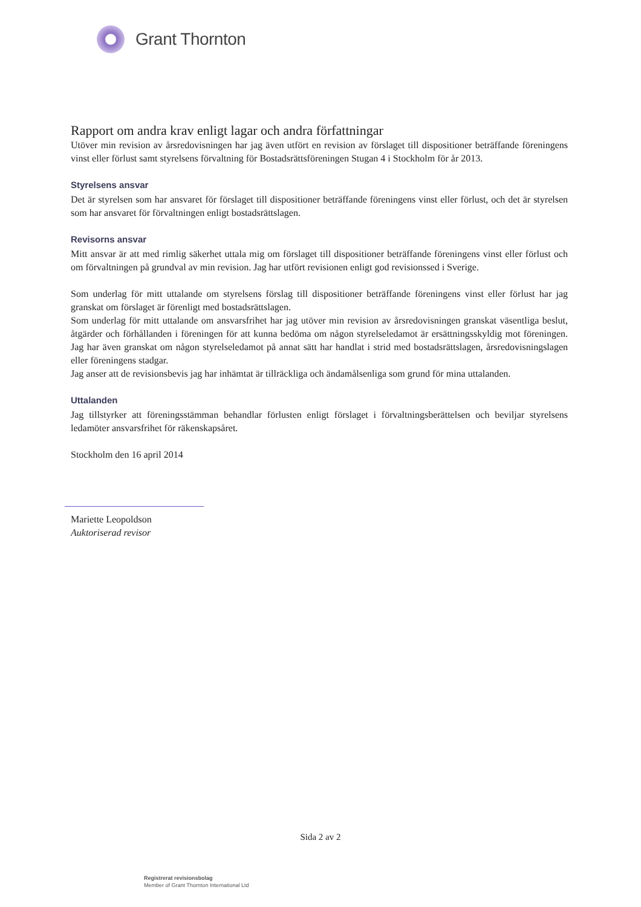Grant Thornton
Rapport om andra krav enligt lagar och andra författningar
Utöver min revision av årsredovisningen har jag även utfört en revision av förslaget till dispositioner beträffande föreningens vinst eller förlust samt styrelsens förvaltning för Bostadsrättsföreningen Stugan 4 i Stockholm för år 2013.
Styrelsens ansvar
Det är styrelsen som har ansvaret för förslaget till dispositioner beträffande föreningens vinst eller förlust, och det är styrelsen som har ansvaret för förvaltningen enligt bostadsrättslagen.
Revisorns ansvar
Mitt ansvar är att med rimlig säkerhet uttala mig om förslaget till dispositioner beträffande föreningens vinst eller förlust och om förvaltningen på grundval av min revision. Jag har utfört revisionen enligt god revisionssed i Sverige.
Som underlag för mitt uttalande om styrelsens förslag till dispositioner beträffande föreningens vinst eller förlust har jag granskat om förslaget är förenligt med bostadsrättslagen.
Som underlag för mitt uttalande om ansvarsfrihet har jag utöver min revision av årsredovisningen granskat väsentliga beslut, åtgärder och förhållanden i föreningen för att kunna bedöma om någon styrelseledamot är ersättningsskyldig mot föreningen. Jag har även granskat om någon styrelseledamot på annat sätt har handlat i strid med bostadsrättslagen, årsredovisningslagen eller föreningens stadgar.
Jag anser att de revisionsbevis jag har inhämtat är tillräckliga och ändamålsenliga som grund för mina uttalanden.
Uttalanden
Jag tillstyrker att föreningsstämman behandlar förlusten enligt förslaget i förvaltningsberättelsen och beviljar styrelsens ledamöter ansvarsfrihet för räkenskapsåret.
Stockholm den 16 april 2014
Mariette Leopoldson
Auktoriserad revisor
Sida 2 av 2
Registrerat revisionsbolag
Member of Grant Thornton International Ltd